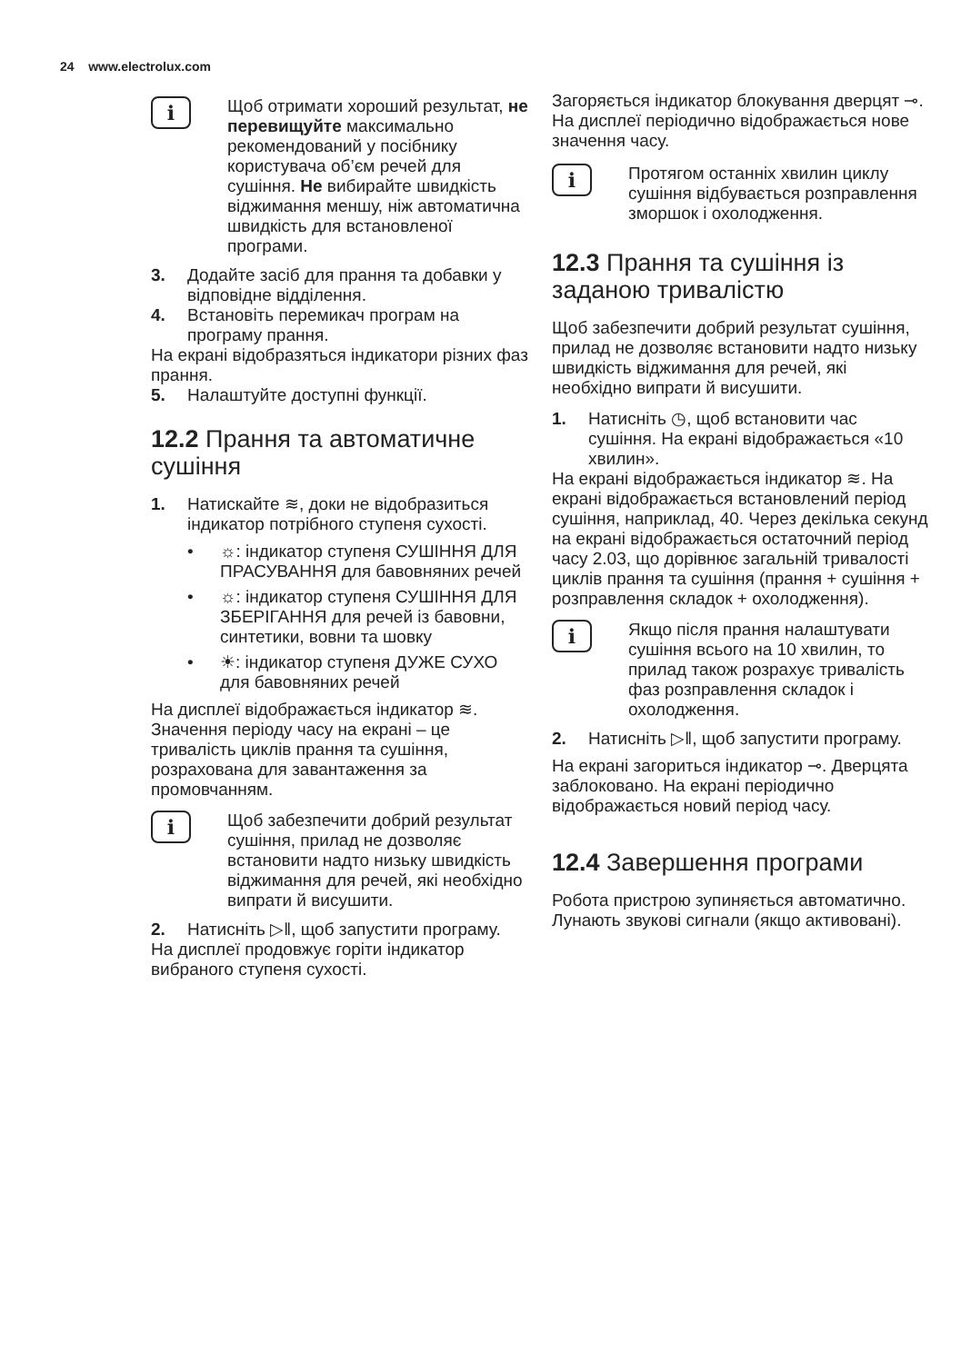24 www.electrolux.com
i
Щоб отримати хороший результат, не перевищуйте максимально рекомендований у посібнику користувача об’єм речей для сушіння. Не вибирайте швидкість віджимання меншу, ніж автоматична швидкість для встановленої програми.
3. Додайте засіб для прання та добавки у відповідне відділення.
4. Встановіть перемикач програм на програму прання.
На екрані відобразяться індикатори різних фаз прання.
5. Налаштуйте доступні функції.
12.2 Прання та автоматичне сушіння
1. Натискайте ≋, доки не відобразиться індикатор потрібного ступеня сухості.
• ☼: індикатор ступеня СУШІННЯ ДЛЯ ПРАСУВАННЯ для бавовняних речей
• ☼: індикатор ступеня СУШІННЯ ДЛЯ ЗБЕРІГАННЯ для речей із бавовни, синтетики, вовни та шовку
• ☀: індикатор ступеня ДУЖЕ СУХО для бавовняних речей
На дисплеї відображається індикатор ≋. Значення періоду часу на екрані – це тривалість циклів прання та сушіння, розрахована для завантаження за промовчанням.
i
Щоб забезпечити добрий результат сушіння, прилад не дозволяє встановити надто низьку швидкість віджимання для речей, які необхідно випрати й висушити.
2. Натисніть ▷‖, щоб запустити програму.
На дисплеї продовжує горіти індикатор вибраного ступеня сухості.
Загоряється індикатор блокування дверцят ⊸.
На дисплеї періодично відображається нове значення часу.
i
Протягом останніх хвилин циклу сушіння відбувається розправлення зморшок і охолодження.
12.3 Прання та сушіння із заданою тривалістю
Щоб забезпечити добрий результат сушіння, прилад не дозволяє встановити надто низьку швидкість віджимання для речей, які необхідно випрати й висушити.
1. Натисніть ◷, щоб встановити час сушіння. На екрані відображається «10 хвилин».
На екрані відображається індикатор ≋. На екрані відображається встановлений період сушіння, наприклад, 40. Через декілька секунд на екрані відображається остаточний період часу 2.03, що дорівнює загальній тривалості циклів прання та сушіння (прання + сушіння + розправлення складок + охолодження).
i
Якщо після прання налаштувати сушіння всього на 10 хвилин, то прилад також розрахує тривалість фаз розправлення складок і охолодження.
2. Натисніть ▷‖, щоб запустити програму.
На екрані загориться індикатор ⊸. Дверцята заблоковано. На екрані періодично відображається новий період часу.
12.4 Завершення програми
Робота пристрою зупиняється автоматично. Лунають звукові сигнали (якщо активовані).